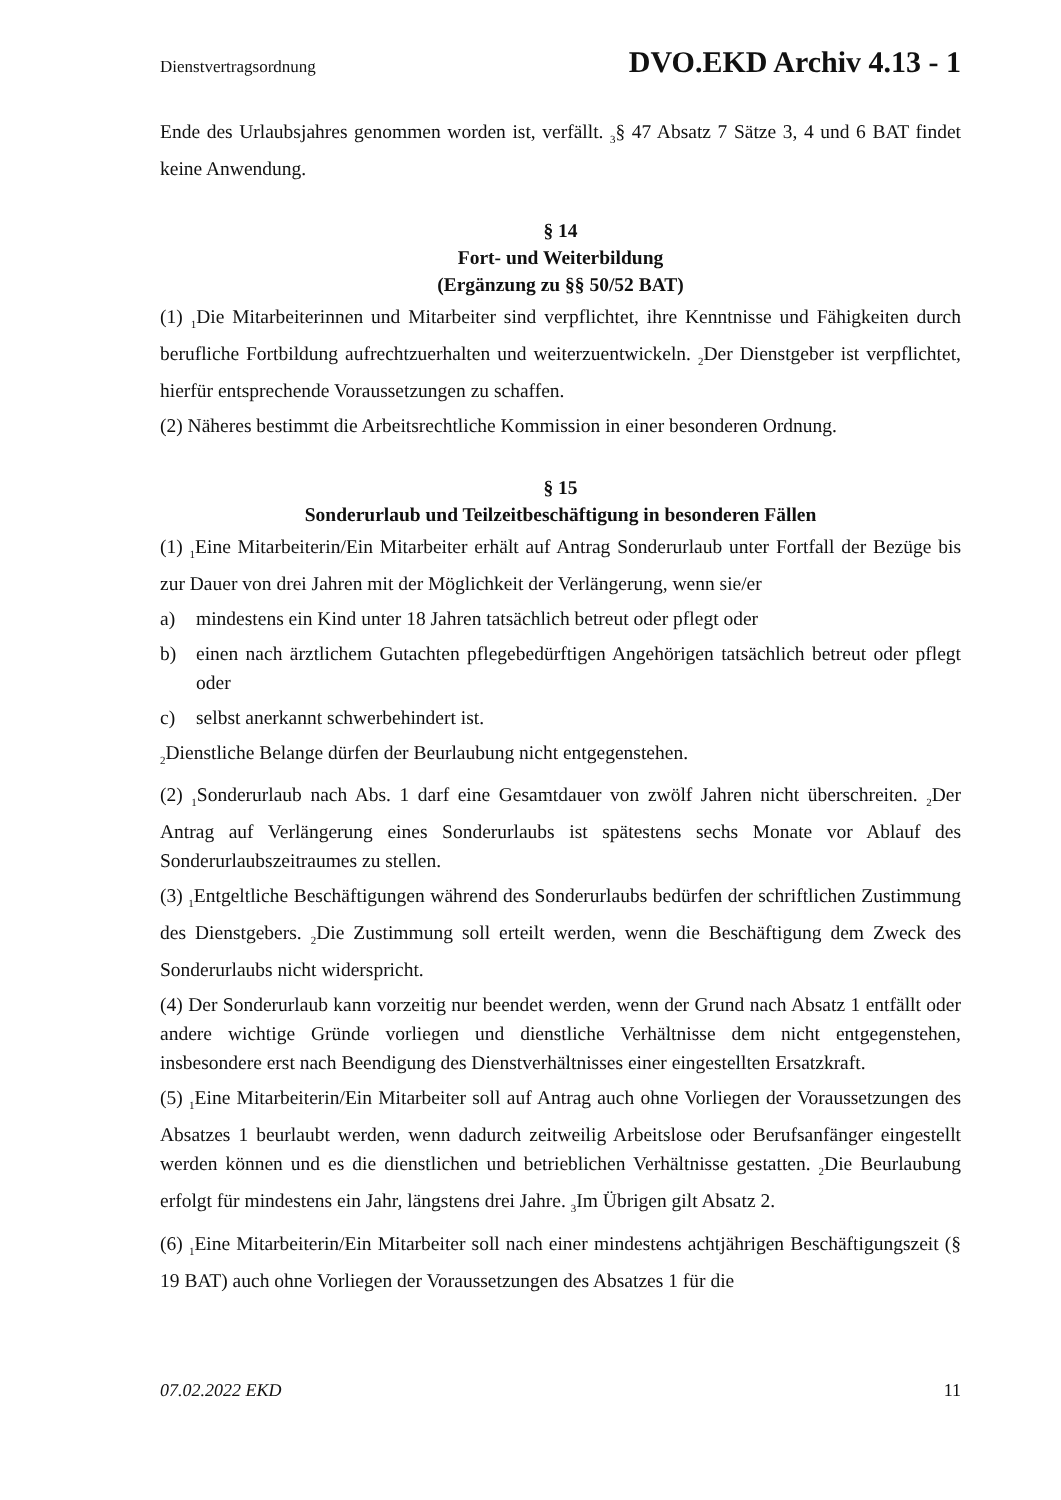Dienstvertragsordnung DVO.EKD Archiv 4.13 - 1
Ende des Urlaubsjahres genommen worden ist, verfällt. <sub>3</sub>§ 47 Absatz 7 Sätze 3, 4 und 6 BAT findet keine Anwendung.
§ 14
Fort- und Weiterbildung
(Ergänzung zu §§ 50/52 BAT)
(1) <sub>1</sub>Die Mitarbeiterinnen und Mitarbeiter sind verpflichtet, ihre Kenntnisse und Fähigkeiten durch berufliche Fortbildung aufrechtzuerhalten und weiterzuentwickeln. <sub>2</sub>Der Dienstgeber ist verpflichtet, hierfür entsprechende Voraussetzungen zu schaffen.
(2) Näheres bestimmt die Arbeitsrechtliche Kommission in einer besonderen Ordnung.
§ 15
Sonderurlaub und Teilzeitbeschäftigung in besonderen Fällen
(1) <sub>1</sub>Eine Mitarbeiterin/Ein Mitarbeiter erhält auf Antrag Sonderurlaub unter Fortfall der Bezüge bis zur Dauer von drei Jahren mit der Möglichkeit der Verlängerung, wenn sie/er
a) mindestens ein Kind unter 18 Jahren tatsächlich betreut oder pflegt oder
b) einen nach ärztlichem Gutachten pflegebedürftigen Angehörigen tatsächlich betreut oder pflegt oder
c) selbst anerkannt schwerbehindert ist.
<sub>2</sub>Dienstliche Belange dürfen der Beurlaubung nicht entgegenstehen.
(2) <sub>1</sub>Sonderurlaub nach Abs. 1 darf eine Gesamtdauer von zwölf Jahren nicht überschreiten. <sub>2</sub>Der Antrag auf Verlängerung eines Sonderurlaubs ist spätestens sechs Monate vor Ablauf des Sonderurlaubszeitraumes zu stellen.
(3) <sub>1</sub>Entgeltliche Beschäftigungen während des Sonderurlaubs bedürfen der schriftlichen Zustimmung des Dienstgebers. <sub>2</sub>Die Zustimmung soll erteilt werden, wenn die Beschäftigung dem Zweck des Sonderurlaubs nicht widerspricht.
(4) Der Sonderurlaub kann vorzeitig nur beendet werden, wenn der Grund nach Absatz 1 entfällt oder andere wichtige Gründe vorliegen und dienstliche Verhältnisse dem nicht entgegenstehen, insbesondere erst nach Beendigung des Dienstverhältnisses einer eingestellten Ersatzkraft.
(5) <sub>1</sub>Eine Mitarbeiterin/Ein Mitarbeiter soll auf Antrag auch ohne Vorliegen der Voraussetzungen des Absatzes 1 beurlaubt werden, wenn dadurch zeitweilig Arbeitslose oder Berufsanfänger eingestellt werden können und es die dienstlichen und betrieblichen Verhältnisse gestatten. <sub>2</sub>Die Beurlaubung erfolgt für mindestens ein Jahr, längstens drei Jahre. <sub>3</sub>Im Übrigen gilt Absatz 2.
(6) <sub>1</sub>Eine Mitarbeiterin/Ein Mitarbeiter soll nach einer mindestens achtjährigen Beschäftigungszeit (§ 19 BAT) auch ohne Vorliegen der Voraussetzungen des Absatzes 1 für die
07.02.2022 EKD 11